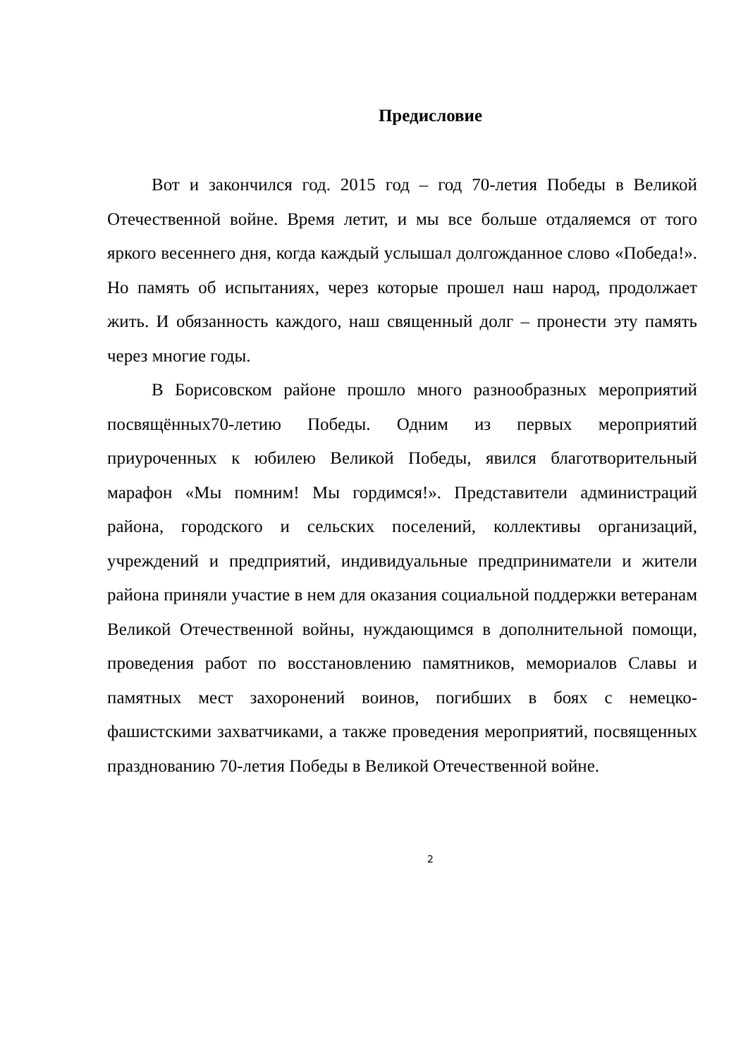Предисловие
Вот и закончился год. 2015 год – год 70-летия Победы в Великой Отечественной войне. Время летит, и мы все больше отдаляемся от того яркого весеннего дня, когда каждый услышал долгожданное слово «Победа!». Но память об испытаниях, через которые прошел наш народ, продолжает жить. И обязанность каждого, наш священный долг – пронести эту память через многие годы.
В Борисовском районе прошло много разнообразных мероприятий посвящённых70-летию Победы. Одним из первых мероприятий приуроченных к юбилею Великой Победы, явился благотворительный марафон «Мы помним! Мы гордимся!». Представители администраций района, городского и сельских поселений, коллективы организаций, учреждений и предприятий, индивидуальные предприниматели и жители района приняли участие в нем для оказания социальной поддержки ветеранам Великой Отечественной войны, нуждающимся в дополнительной помощи, проведения работ по восстановлению памятников, мемориалов Славы и памятных мест захоронений воинов, погибших в боях с немецко-фашистскими захватчиками, а также проведения мероприятий, посвященных празднованию 70-летия Победы в Великой Отечественной войне.
2